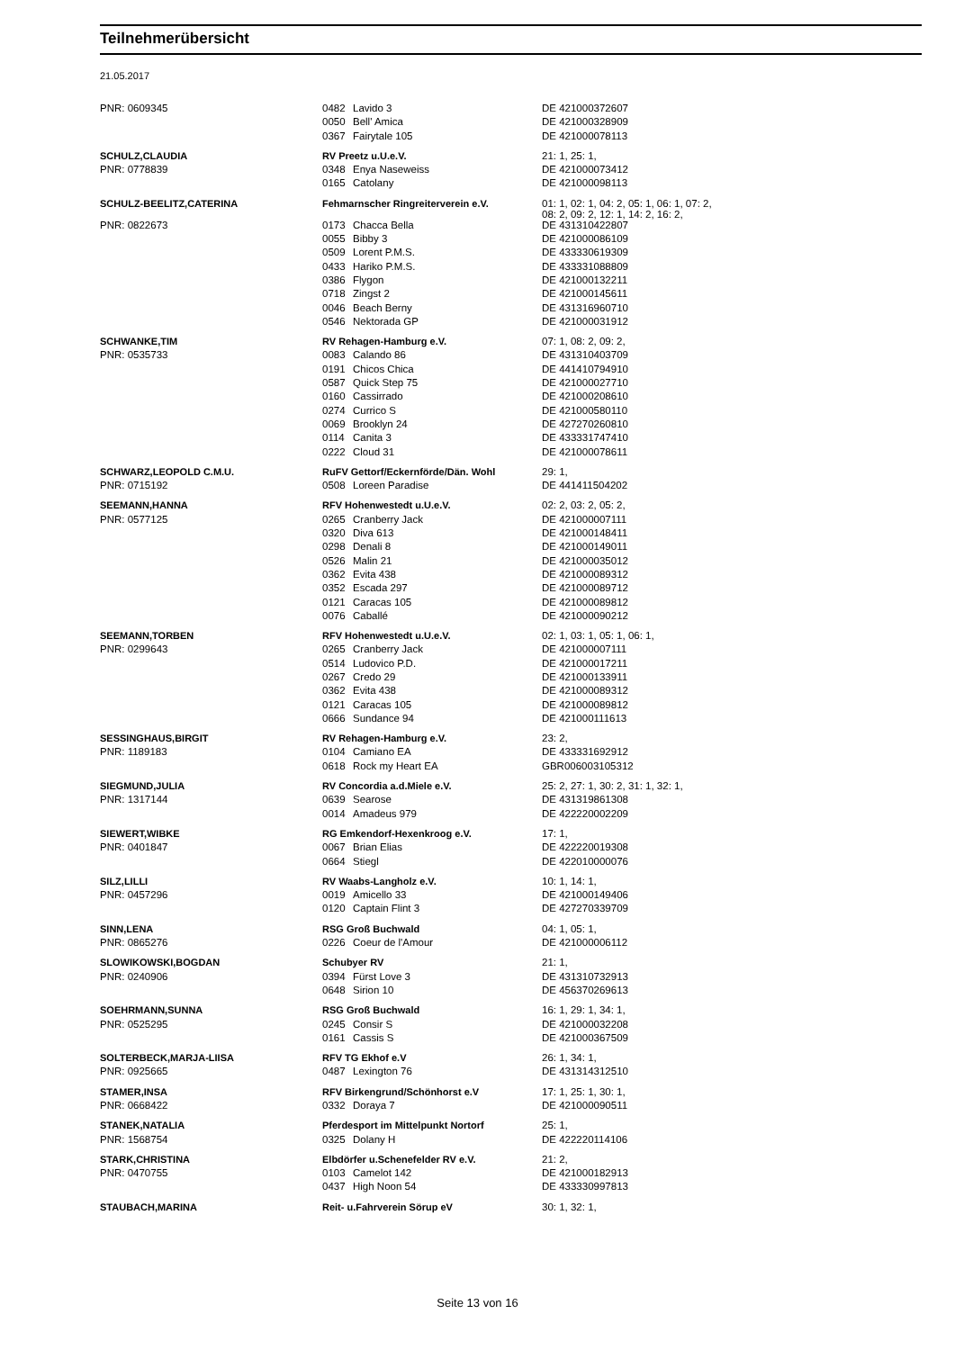Teilnehmerübersicht
21.05.2017
| PNR: 0609345 | 0482 | Lavido 3 | DE 421000372607 |
| | 0050 | Bell' Amica | DE 421000328909 |
| | 0367 | Fairytale 105 | DE 421000078113 |
| SCHULZ,CLAUDIA | RV Preetz u.U.e.V. | | 21: 1, 25: 1, |
| PNR: 0778839 | 0348 | Enya Naseweiss | DE 421000073412 |
| | 0165 | Catolany | DE 421000098113 |
| SCHULZ-BEELITZ,CATERINA | Fehmarnscher Ringreiterverein e.V. | | 01: 1, 02: 1, 04: 2, 05: 1, 06: 1, 07: 2, 08: 2, 09: 2, 12: 1, 14: 2, 16: 2, |
| PNR: 0822673 | 0173 | Chacca Bella | DE 431310422807 |
| | 0055 | Bibby 3 | DE 421000086109 |
| | 0509 | Lorent P.M.S. | DE 433330619309 |
| | 0433 | Hariko P.M.S. | DE 433331088809 |
| | 0386 | Flygon | DE 421000132211 |
| | 0718 | Zingst 2 | DE 421000145611 |
| | 0046 | Beach Berny | DE 431316960710 |
| | 0546 | Nektorada GP | DE 421000031912 |
| SCHWANKE,TIM | RV Rehagen-Hamburg e.V. | | 07: 1, 08: 2, 09: 2, |
| PNR: 0535733 | 0083 | Calando 86 | DE 431310403709 |
| | 0191 | Chicos Chica | DE 441410794910 |
| | 0587 | Quick Step 75 | DE 421000027710 |
| | 0160 | Cassirrado | DE 421000208610 |
| | 0274 | Currico S | DE 421000580110 |
| | 0069 | Brooklyn 24 | DE 427270260810 |
| | 0114 | Canita 3 | DE 433331747410 |
| | 0222 | Cloud 31 | DE 421000078611 |
| SCHWARZ,LEOPOLD C.M.U. | RuFV Gettorf/Eckernförde/Dän. Wohl | | 29: 1, |
| PNR: 0715192 | 0508 | Loreen Paradise | DE 441411504202 |
| SEEMANN,HANNA | RFV Hohenwestedt u.U.e.V. | | 02: 2, 03: 2, 05: 2, |
| PNR: 0577125 | 0265 | Cranberry Jack | DE 421000007111 |
| | 0320 | Diva 613 | DE 421000148411 |
| | 0298 | Denali 8 | DE 421000149011 |
| | 0526 | Malin 21 | DE 421000035012 |
| | 0362 | Evita 438 | DE 421000089312 |
| | 0352 | Escada 297 | DE 421000089712 |
| | 0121 | Caracas 105 | DE 421000089812 |
| | 0076 | Caballé | DE 421000090212 |
| SEEMANN,TORBEN | RFV Hohenwestedt u.U.e.V. | | 02: 1, 03: 1, 05: 1, 06: 1, |
| PNR: 0299643 | 0265 | Cranberry Jack | DE 421000007111 |
| | 0514 | Ludovico P.D. | DE 421000017211 |
| | 0267 | Credo 29 | DE 421000133911 |
| | 0362 | Evita 438 | DE 421000089312 |
| | 0121 | Caracas 105 | DE 421000089812 |
| | 0666 | Sundance 94 | DE 421000111613 |
| SESSINGHAUS,BIRGIT | RV Rehagen-Hamburg e.V. | | 23: 2, |
| PNR: 1189183 | 0104 | Camiano EA | DE 433331692912 |
| | 0618 | Rock my Heart EA | GBR006003105312 |
| SIEGMUND,JULIA | RV Concordia a.d.Miele e.V. | | 25: 2, 27: 1, 30: 2, 31: 1, 32: 1, |
| PNR: 1317144 | 0639 | Searose | DE 431319861308 |
| | 0014 | Amadeus 979 | DE 422220002209 |
| SIEWERT,WIBKE | RG Emkendorf-Hexenkroog e.V. | | 17: 1, |
| PNR: 0401847 | 0067 | Brian Elias | DE 422220019308 |
| | 0664 | Stiegl | DE 422010000076 |
| SILZ,LILLI | RV Waabs-Langholz e.V. | | 10: 1, 14: 1, |
| PNR: 0457296 | 0019 | Amicello 33 | DE 421000149406 |
| | 0120 | Captain Flint 3 | DE 427270339709 |
| SINN,LENA | RSG Groß Buchwald | | 04: 1, 05: 1, |
| PNR: 0865276 | 0226 | Coeur de l'Amour | DE 421000006112 |
| SLOWIKOWSKI,BOGDAN | Schubyer RV | | 21: 1, |
| PNR: 0240906 | 0394 | Fürst Love 3 | DE 431310732913 |
| | 0648 | Sirion 10 | DE 456370269613 |
| SOEHRMANN,SUNNA | RSG Groß Buchwald | | 16: 1, 29: 1, 34: 1, |
| PNR: 0525295 | 0245 | Consir S | DE 421000032208 |
| | 0161 | Cassis S | DE 421000367509 |
| SOLTERBECK,MARJA-LIISA | RFV TG Ekhof e.V | | 26: 1, 34: 1, |
| PNR: 0925665 | 0487 | Lexington 76 | DE 431314312510 |
| STAMER,INSA | RFV Birkengrund/Schönhorst e.V | | 17: 1, 25: 1, 30: 1, |
| PNR: 0668422 | 0332 | Doraya 7 | DE 421000090511 |
| STANEK,NATALIA | Pferdesport im Mittelpunkt Nortorf | | 25: 1, |
| PNR: 1568754 | 0325 | Dolany H | DE 422220114106 |
| STARK,CHRISTINA | Elbdörfer u.Schenefelder RV e.V. | | 21: 2, |
| PNR: 0470755 | 0103 | Camelot 142 | DE 421000182913 |
| | 0437 | High Noon 54 | DE 433330997813 |
| STAUBACH,MARINA | Reit- u.Fahrverein Sörup eV | | 30: 1, 32: 1, |
Seite 13 von 16